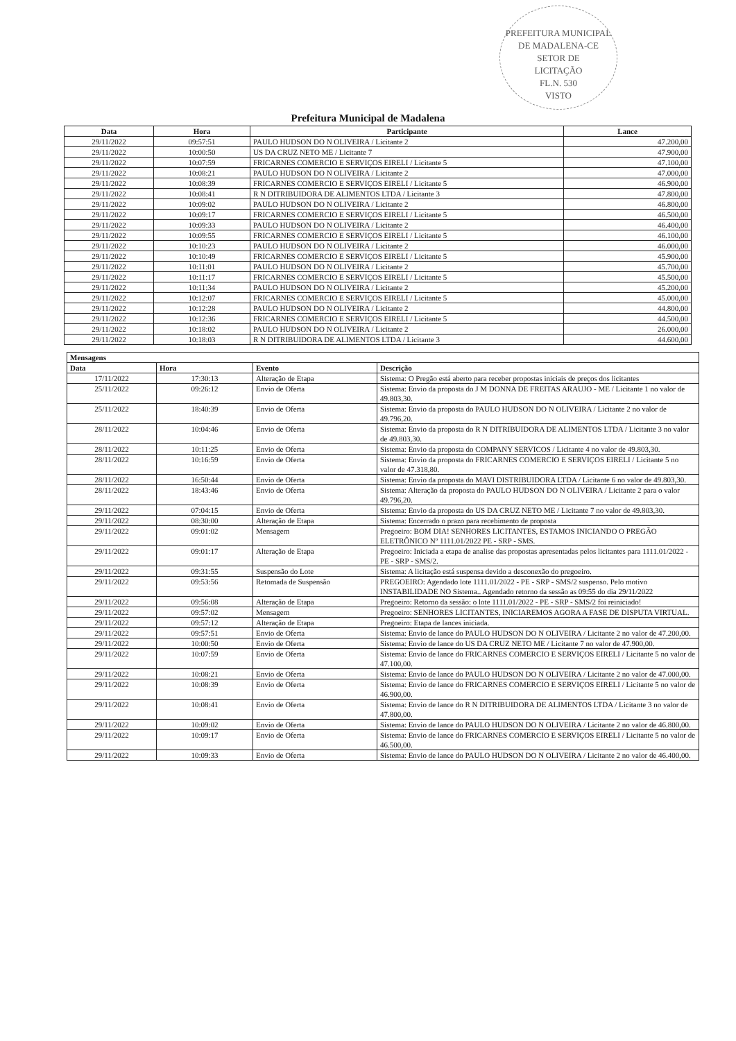PREFEITURA MUNICIPAL DE MADALENA-CE
SETOR DE
LICITAÇÃO
FL.N. 530
VISTO
Prefeitura Municipal de Madalena
| Data | Hora | Participante | Lance |
| --- | --- | --- | --- |
| 29/11/2022 | 09:57:51 | PAULO HUDSON DO N OLIVEIRA / Licitante 2 | 47.200,00 |
| 29/11/2022 | 10:00:50 | US DA CRUZ NETO ME / Licitante 7 | 47.900,00 |
| 29/11/2022 | 10:07:59 | FRICARNES COMERCIO E SERVIÇOS EIRELI / Licitante 5 | 47.100,00 |
| 29/11/2022 | 10:08:21 | PAULO HUDSON DO N OLIVEIRA / Licitante 2 | 47.000,00 |
| 29/11/2022 | 10:08:39 | FRICARNES COMERCIO E SERVIÇOS EIRELI / Licitante 5 | 46.900,00 |
| 29/11/2022 | 10:08:41 | R N DITRIBUIDORA DE ALIMENTOS LTDA / Licitante 3 | 47.800,00 |
| 29/11/2022 | 10:09:02 | PAULO HUDSON DO N OLIVEIRA / Licitante 2 | 46.800,00 |
| 29/11/2022 | 10:09:17 | FRICARNES COMERCIO E SERVIÇOS EIRELI / Licitante 5 | 46.500,00 |
| 29/11/2022 | 10:09:33 | PAULO HUDSON DO N OLIVEIRA / Licitante 2 | 46.400,00 |
| 29/11/2022 | 10:09:55 | FRICARNES COMERCIO E SERVIÇOS EIRELI / Licitante 5 | 46.100,00 |
| 29/11/2022 | 10:10:23 | PAULO HUDSON DO N OLIVEIRA / Licitante 2 | 46.000,00 |
| 29/11/2022 | 10:10:49 | FRICARNES COMERCIO E SERVIÇOS EIRELI / Licitante 5 | 45.900,00 |
| 29/11/2022 | 10:11:01 | PAULO HUDSON DO N OLIVEIRA / Licitante 2 | 45.700,00 |
| 29/11/2022 | 10:11:17 | FRICARNES COMERCIO E SERVIÇOS EIRELI / Licitante 5 | 45.500,00 |
| 29/11/2022 | 10:11:34 | PAULO HUDSON DO N OLIVEIRA / Licitante 2 | 45.200,00 |
| 29/11/2022 | 10:12:07 | FRICARNES COMERCIO E SERVIÇOS EIRELI / Licitante 5 | 45.000,00 |
| 29/11/2022 | 10:12:28 | PAULO HUDSON DO N OLIVEIRA / Licitante 2 | 44.800,00 |
| 29/11/2022 | 10:12:36 | FRICARNES COMERCIO E SERVIÇOS EIRELI / Licitante 5 | 44.500,00 |
| 29/11/2022 | 10:18:02 | PAULO HUDSON DO N OLIVEIRA / Licitante 2 | 26.000,00 |
| 29/11/2022 | 10:18:03 | R N DITRIBUIDORA DE ALIMENTOS LTDA / Licitante 3 | 44.600,00 |
| Mensagens | | | |
| --- | --- | --- | --- |
| Data | Hora | Evento | Descrição |
| 17/11/2022 | 17:30:13 | Alteração de Etapa | Sistema: O Pregão está aberto para receber propostas iniciais de preços dos licitantes |
| 25/11/2022 | 09:26:12 | Envio de Oferta | Sistema: Envio da proposta do J M DONNA DE FREITAS ARAUJO - ME / Licitante 1 no valor de 49.803,30. |
| 25/11/2022 | 18:40:39 | Envio de Oferta | Sistema: Envio da proposta do PAULO HUDSON DO N OLIVEIRA / Licitante 2 no valor de 49.796,20. |
| 28/11/2022 | 10:04:46 | Envio de Oferta | Sistema: Envio da proposta do R N DITRIBUIDORA DE ALIMENTOS LTDA / Licitante 3 no valor de 49.803,30. |
| 28/11/2022 | 10:11:25 | Envio de Oferta | Sistema: Envio da proposta do COMPANY SERVICOS / Licitante 4 no valor de 49.803,30. |
| 28/11/2022 | 10:16:59 | Envio de Oferta | Sistema: Envio da proposta do FRICARNES COMERCIO E SERVIÇOS EIRELI / Licitante 5 no valor de 47.318,80. |
| 28/11/2022 | 16:50:44 | Envio de Oferta | Sistema: Envio da proposta do MAVI DISTRIBUIDORA LTDA / Licitante 6 no valor de 49.803,30. |
| 28/11/2022 | 18:43:46 | Envio de Oferta | Sistema: Alteração da proposta do PAULO HUDSON DO N OLIVEIRA / Licitante 2 para o valor 49.796,20. |
| 29/11/2022 | 07:04:15 | Envio de Oferta | Sistema: Envio da proposta do US DA CRUZ NETO ME / Licitante 7 no valor de 49.803,30. |
| 29/11/2022 | 08:30:00 | Alteração de Etapa | Sistema: Encerrado o prazo para recebimento de proposta |
| 29/11/2022 | 09:01:02 | Mensagem | Pregoeiro: BOM DIA! SENHORES LICITANTES, ESTAMOS INICIANDO O PREGÃO ELETRÔNICO Nº 1111.01/2022 PE - SRP - SMS. |
| 29/11/2022 | 09:01:17 | Alteração de Etapa | Pregoeiro: Iniciada a etapa de analise das propostas apresentadas pelos licitantes para 1111.01/2022 - PE - SRP - SMS/2. |
| 29/11/2022 | 09:31:55 | Suspensão do Lote | Sistema: A licitação está suspensa devido a desconexão do pregoeiro. |
| 29/11/2022 | 09:53:56 | Retomada de Suspensão | PREGOEIRO: Agendado lote 1111.01/2022 - PE - SRP - SMS/2 suspenso. Pelo motivo INSTABILIDADE NO Sistema.. Agendado retorno da sessão as 09:55 do dia 29/11/2022 |
| 29/11/2022 | 09:56:08 | Alteração de Etapa | Pregoeiro: Retorno da sessão: o lote 1111.01/2022 - PE - SRP - SMS/2 foi reiniciado! |
| 29/11/2022 | 09:57:02 | Mensagem | Pregoeiro: SENHORES LICITANTES, INICIAREMOS AGORA A FASE DE DISPUTA VIRTUAL. |
| 29/11/2022 | 09:57:12 | Alteração de Etapa | Pregoeiro: Etapa de lances iniciada. |
| 29/11/2022 | 09:57:51 | Envio de Oferta | Sistema: Envio de lance do PAULO HUDSON DO N OLIVEIRA / Licitante 2 no valor de 47.200,00. |
| 29/11/2022 | 10:00:50 | Envio de Oferta | Sistema: Envio de lance do US DA CRUZ NETO ME / Licitante 7 no valor de 47.900,00. |
| 29/11/2022 | 10:07:59 | Envio de Oferta | Sistema: Envio de lance do FRICARNES COMERCIO E SERVIÇOS EIRELI / Licitante 5 no valor de 47.100,00. |
| 29/11/2022 | 10:08:21 | Envio de Oferta | Sistema: Envio de lance do PAULO HUDSON DO N OLIVEIRA / Licitante 2 no valor de 47.000,00. |
| 29/11/2022 | 10:08:39 | Envio de Oferta | Sistema: Envio de lance do FRICARNES COMERCIO E SERVIÇOS EIRELI / Licitante 5 no valor de 46.900,00. |
| 29/11/2022 | 10:08:41 | Envio de Oferta | Sistema: Envio de lance do R N DITRIBUIDORA DE ALIMENTOS LTDA / Licitante 3 no valor de 47.800,00. |
| 29/11/2022 | 10:09:02 | Envio de Oferta | Sistema: Envio de lance do PAULO HUDSON DO N OLIVEIRA / Licitante 2 no valor de 46.800,00. |
| 29/11/2022 | 10:09:17 | Envio de Oferta | Sistema: Envio de lance do FRICARNES COMERCIO E SERVIÇOS EIRELI / Licitante 5 no valor de 46.500,00. |
| 29/11/2022 | 10:09:33 | Envio de Oferta | Sistema: Envio de lance do PAULO HUDSON DO N OLIVEIRA / Licitante 2 no valor de 46.400,00. |